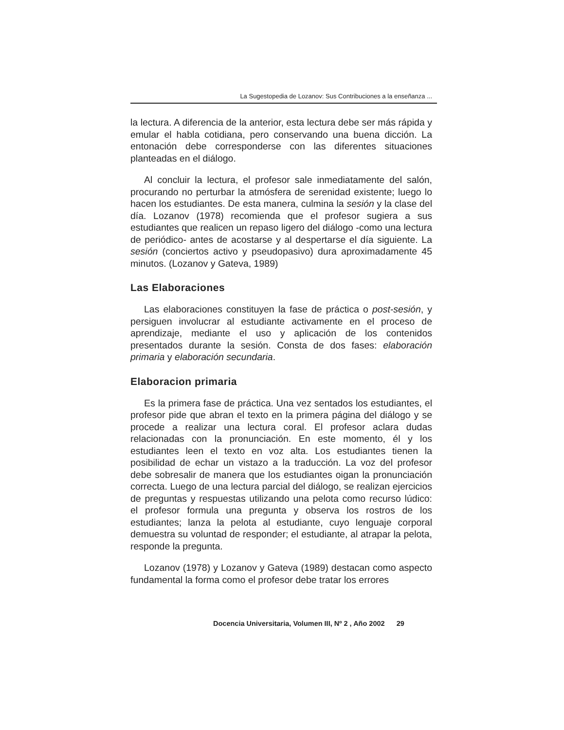La Sugestopedia de Lozanov: Sus Contribuciones a la enseñanza ...
la lectura. A diferencia de la anterior, esta lectura debe ser más rápida y emular el habla cotidiana, pero conservando una buena dicción. La entonación debe corresponderse con las diferentes situaciones planteadas en el diálogo.
Al concluir la lectura, el profesor sale inmediatamente del salón, procurando no perturbar la atmósfera de serenidad existente; luego lo hacen los estudiantes. De esta manera, culmina la sesión y la clase del día. Lozanov (1978) recomienda que el profesor sugiera a sus estudiantes que realicen un repaso ligero del diálogo -como una lectura de periódico- antes de acostarse y al despertarse el día siguiente. La sesión (conciertos activo y pseudopasivo) dura aproximadamente 45 minutos. (Lozanov y Gateva, 1989)
Las Elaboraciones
Las elaboraciones constituyen la fase de práctica o post-sesión, y persiguen involucrar al estudiante activamente en el proceso de aprendizaje, mediante el uso y aplicación de los contenidos presentados durante la sesión. Consta de dos fases: elaboración primaria y elaboración secundaria.
Elaboracion primaria
Es la primera fase de práctica. Una vez sentados los estudiantes, el profesor pide que abran el texto en la primera página del diálogo y se procede a realizar una lectura coral. El profesor aclara dudas relacionadas con la pronunciación. En este momento, él y los estudiantes leen el texto en voz alta. Los estudiantes tienen la posibilidad de echar un vistazo a la traducción. La voz del profesor debe sobresalir de manera que los estudiantes oigan la pronunciación correcta. Luego de una lectura parcial del diálogo, se realizan ejercicios de preguntas y respuestas utilizando una pelota como recurso lúdico: el profesor formula una pregunta y observa los rostros de los estudiantes; lanza la pelota al estudiante, cuyo lenguaje corporal demuestra su voluntad de responder; el estudiante, al atrapar la pelota, responde la pregunta.
Lozanov (1978) y Lozanov y Gateva (1989) destacan como aspecto fundamental la forma como el profesor debe tratar los errores
Docencia Universitaria, Volumen III, Nº 2 , Año 2002 29